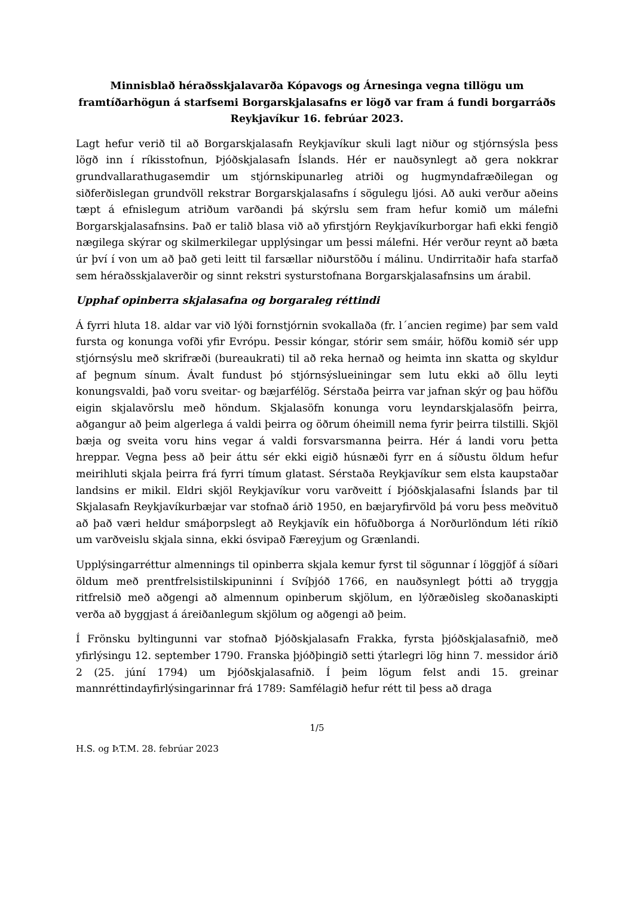Minnisblað héraðsskjalavarða Kópavogs og Árnesinga vegna tillögu um framtíðarhögun á starfsemi Borgarskjalasafns er lögð var fram á fundi borgarráðs Reykjavíkur 16. febrúar 2023.
Lagt hefur verið til að Borgarskjalasafn Reykjavíkur skuli lagt niður og stjórnsýsla þess lögð inn í ríkisstofnun, Þjóðskjalasafn Íslands. Hér er nauðsynlegt að gera nokkrar grundvallarathugasemdir um stjórnskipunarleg atriði og hugmyndafræðilegan og siðferðislegan grundvöll rekstrar Borgarskjalasafns í sögulegu ljósi. Að auki verður aðeins tæpt á efnislegum atriðum varðandi þá skýrslu sem fram hefur komið um málefni Borgarskjalasafnsins. Það er talið blasa við að yfirstjórn Reykjavíkurborgar hafi ekki fengið nægilega skýrar og skilmerkilegar upplýsingar um þessi málefni. Hér verður reynt að bæta úr því í von um að það geti leitt til farsællar niðurstöðu í málinu. Undirritaðir hafa starfað sem héraðsskjalaverðir og sinnt rekstri systurstofnana Borgarskjalasafnsins um árabil.
Upphaf opinberra skjalasafna og borgaraleg réttindi
Á fyrri hluta 18. aldar var við lýði fornstjórnin svokallaða (fr. l´ancien regime) þar sem vald fursta og konunga vofði yfir Evrópu. Þessir kóngar, stórir sem smáir, höfðu komið sér upp stjórnsýslu með skrifræði (bureaukrati) til að reka hernað og heimta inn skatta og skyldur af þegnum sínum. Ávalt fundust þó stjórnsýslueiningar sem lutu ekki að öllu leyti konungsvaldi, það voru sveitar- og bæjarfélög. Sérstaða þeirra var jafnan skýr og þau höfðu eigin skjalavörslu með höndum. Skjalasöfn konunga voru leyndarskjalasöfn þeirra, aðgangur að þeim algerlega á valdi þeirra og öðrum óheimill nema fyrir þeirra tilstilli. Skjöl bæja og sveita voru hins vegar á valdi forsvarsmanna þeirra. Hér á landi voru þetta hreppar. Vegna þess að þeir áttu sér ekki eigið húsnæði fyrr en á síðustu öldum hefur meirihluti skjala þeirra frá fyrri tímum glatast. Sérstaða Reykjavíkur sem elsta kaupstaðar landsins er mikil. Eldri skjöl Reykjavíkur voru varðveitt í Þjóðskjalasafni Íslands þar til Skjalasafn Reykjavíkurbæjar var stofnað árið 1950, en bæjaryfirvöld þá voru þess meðvituð að það væri heldur smáþorpslegt að Reykjavík ein höfuðborga á Norðurlöndum léti ríkið um varðveislu skjala sinna, ekki ósvipað Færeyjum og Grænlandi.
Upplýsingarréttur almennings til opinberra skjala kemur fyrst til sögunnar í löggjöf á síðari öldum með prentfrelsistilskipuninni í Svíþjóð 1766, en nauðsynlegt þótti að tryggja ritfrelsið með aðgengi að almennum opinberum skjölum, en lýðræðisleg skoðanaskipti verða að byggjast á áreiðanlegum skjölum og aðgengi að þeim.
Í Frönsku byltingunni var stofnað Þjóðskjalasafn Frakka, fyrsta þjóðskjalasafnið, með yfirlýsingu 12. september 1790. Franska þjóðþingið setti ýtarlegri lög hinn 7. messidor árið 2 (25. júní 1794) um Þjóðskjalasafnið. Í þeim lögum felst andi 15. greinar mannréttindayfirlýsingarinnar frá 1789: Samfélagið hefur rétt til þess að draga
1/5
H.S. og Þ.T.M. 28. febrúar 2023